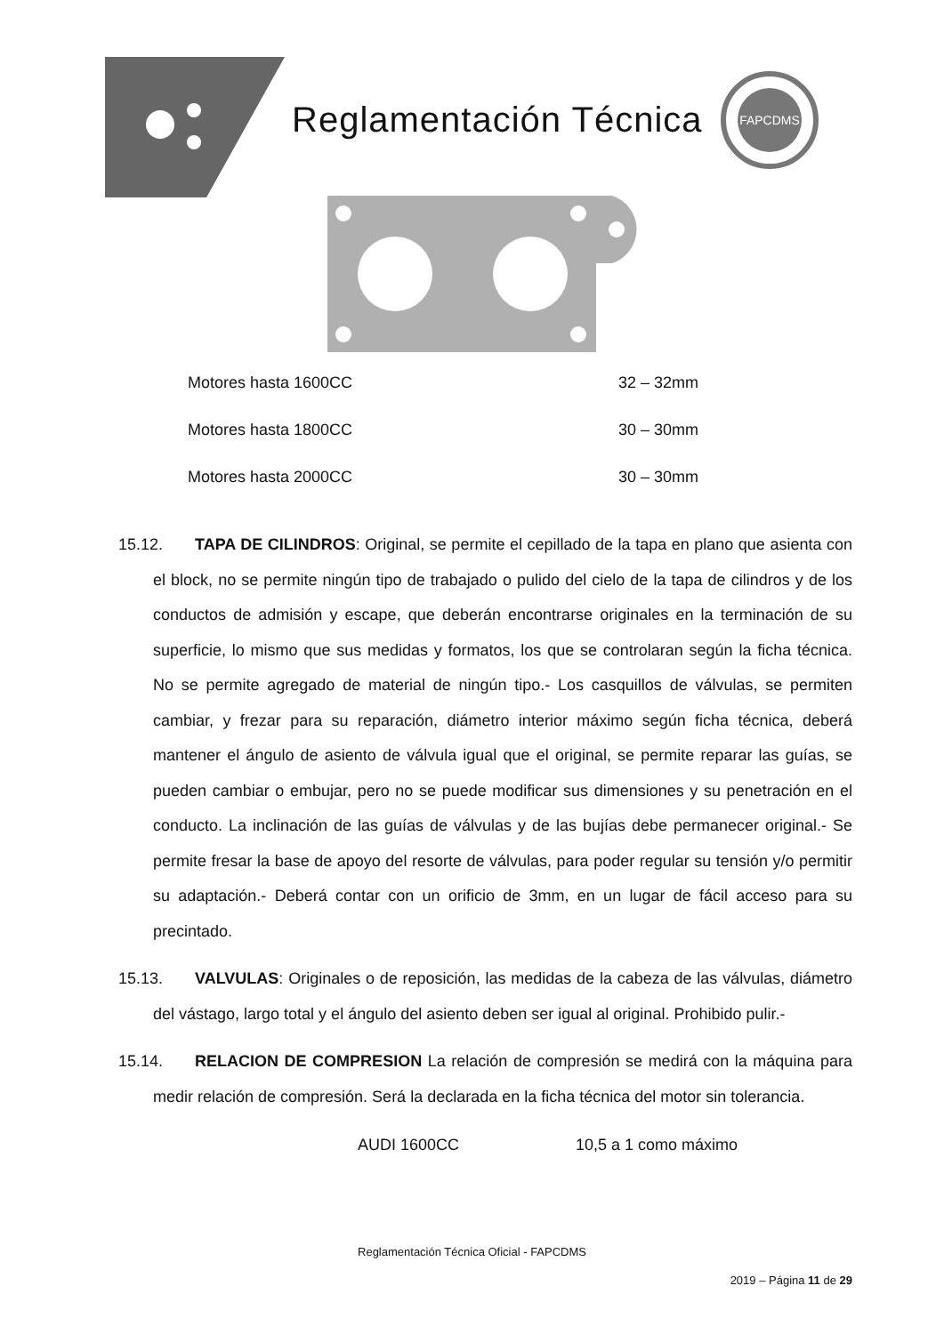Reglamentación Técnica
FAPCDMS
Motores hasta 1600CC 32 – 32mm
Motores hasta 1800CC 30 – 30mm
Motores hasta 2000CC 30 – 30mm
15.12. TAPA DE CILINDROS: Original, se permite el cepillado de la tapa en plano que asienta con el block, no se permite ningún tipo de trabajado o pulido del cielo de la tapa de cilindros y de los conductos de admisión y escape, que deberán encontrarse originales en la terminación de su superficie, lo mismo que sus medidas y formatos, los que se controlaran según la ficha técnica. No se permite agregado de material de ningún tipo.- Los casquillos de válvulas, se permiten cambiar, y frezar para su reparación, diámetro interior máximo según ficha técnica, deberá mantener el ángulo de asiento de válvula igual que el original, se permite reparar las guías, se pueden cambiar o embujar, pero no se puede modificar sus dimensiones y su penetración en el conducto. La inclinación de las guías de válvulas y de las bujías debe permanecer original.- Se permite fresar la base de apoyo del resorte de válvulas, para poder regular su tensión y/o permitir su adaptación.- Deberá contar con un orificio de 3mm, en un lugar de fácil acceso para su precintado.
15.13. VALVULAS: Originales o de reposición, las medidas de la cabeza de las válvulas, diámetro del vástago, largo total y el ángulo del asiento deben ser igual al original. Prohibido pulir.-
15.14. RELACION DE COMPRESION La relación de compresión se medirá con la máquina para medir relación de compresión. Será la declarada en la ficha técnica del motor sin tolerancia.
AUDI 1600CC 10,5 a 1 como máximo
Reglamentación Técnica Oficial - FAPCDMS
2019 – Página 11 de 29